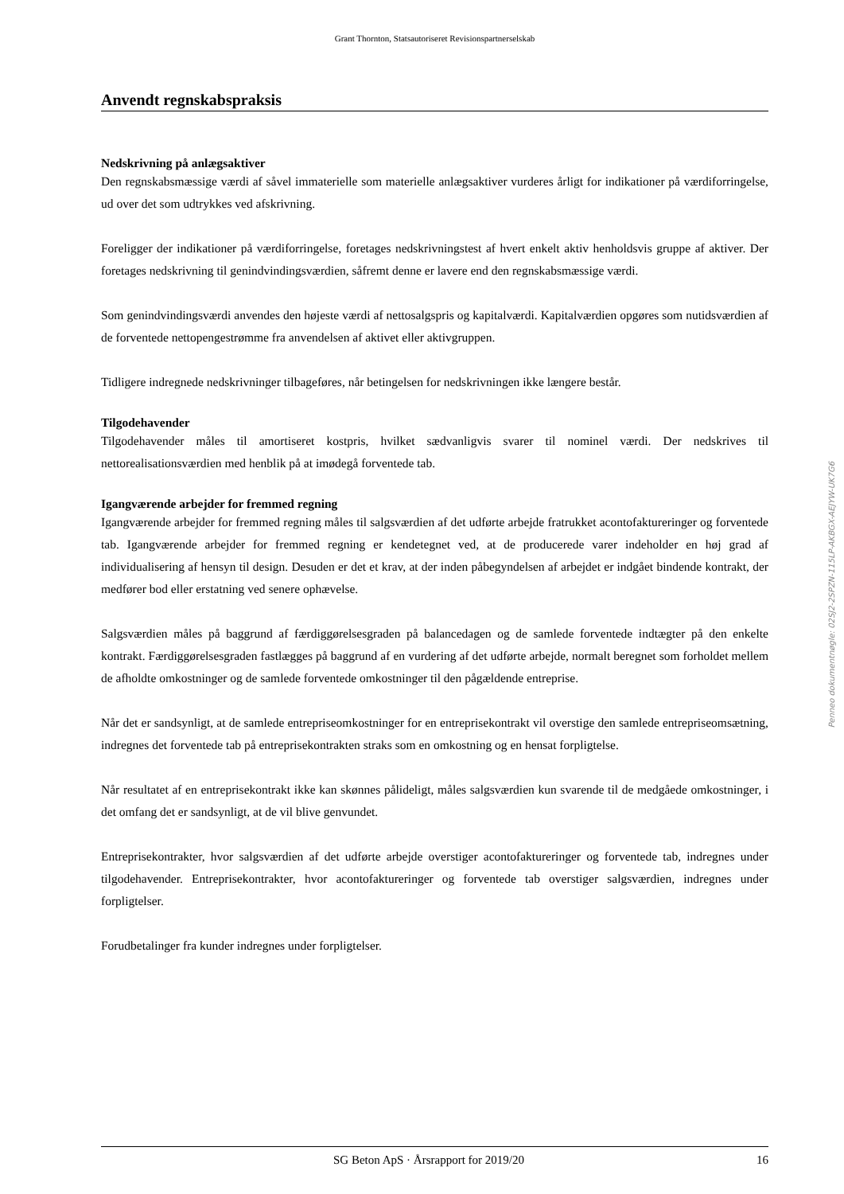Grant Thornton, Statsautoriseret Revisionspartnerselskab
Anvendt regnskabspraksis
Nedskrivning på anlægsaktiver
Den regnskabsmæssige værdi af såvel immaterielle som materielle anlægsaktiver vurderes årligt for indikationer på værdiforringelse, ud over det som udtrykkes ved afskrivning.
Foreligger der indikationer på værdiforringelse, foretages nedskrivningstest af hvert enkelt aktiv henholdsvis gruppe af aktiver. Der foretages nedskrivning til genindvindingsværdien, såfremt denne er lavere end den regnskabsmæssige værdi.
Som genindvindingsværdi anvendes den højeste værdi af nettosalgspris og kapitalværdi. Kapitalværdien opgøres som nutidsværdien af de forventede nettopengestrømme fra anvendelsen af aktivet eller aktivgruppen.
Tidligere indregnede nedskrivninger tilbageføres, når betingelsen for nedskrivningen ikke længere består.
Tilgodehavender
Tilgodehavender måles til amortiseret kostpris, hvilket sædvanligvis svarer til nominel værdi. Der nedskrives til nettorealisationsværdien med henblik på at imødegå forventede tab.
Igangværende arbejder for fremmed regning
Igangværende arbejder for fremmed regning måles til salgsværdien af det udførte arbejde fratrukket acontofaktureringer og forventede tab. Igangværende arbejder for fremmed regning er kendetegnet ved, at de producerede varer indeholder en høj grad af individualisering af hensyn til design. Desuden er det et krav, at der inden påbegyndelsen af arbejdet er indgået bindende kontrakt, der medfører bod eller erstatning ved senere ophævelse.
Salgsværdien måles på baggrund af færdiggørelsesgraden på balancedagen og de samlede forventede indtægter på den enkelte kontrakt. Færdiggørelsesgraden fastlægges på baggrund af en vurdering af det udførte arbejde, normalt beregnet som forholdet mellem de afholdte omkostninger og de samlede forventede omkostninger til den pågældende entreprise.
Når det er sandsynligt, at de samlede entrepriseomkostninger for en entreprisekontrakt vil overstige den samlede entrepriseomsætning, indregnes det forventede tab på entreprisekontrakten straks som en omkostning og en hensat forpligtelse.
Når resultatet af en entreprisekontrakt ikke kan skønnes pålideligt, måles salgsværdien kun svarende til de medgåede omkostninger, i det omfang det er sandsynligt, at de vil blive genvundet.
Entreprisekontrakter, hvor salgsværdien af det udførte arbejde overstiger acontofaktureringer og forventede tab, indregnes under tilgodehavender. Entreprisekontrakter, hvor acontofaktureringer og forventede tab overstiger salgsværdien, indregnes under forpligtelser.
Forudbetalinger fra kunder indregnes under forpligtelser.
SG Beton ApS · Årsrapport for 2019/20 16
Penneo dokumentnøgle: 02SJ2-2SPZN-115LP-AKBGX-AEJYW-UK7G6